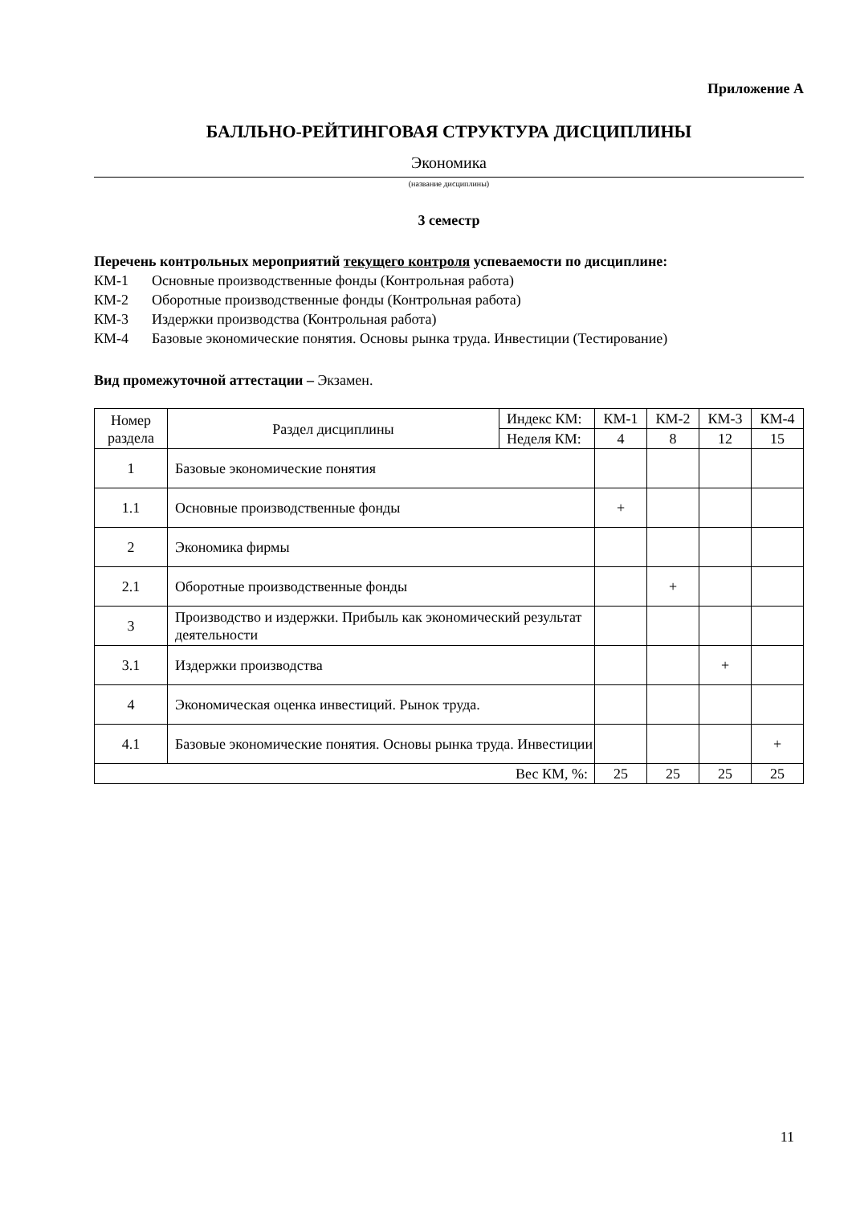Приложение А
БАЛЛЬНО-РЕЙТИНГОВАЯ СТРУКТУРА ДИСЦИПЛИНЫ
Экономика
(название дисциплины)
3 семестр
Перечень контрольных мероприятий текущего контроля успеваемости по дисциплине:
КМ-1 Основные производственные фонды (Контрольная работа)
КМ-2 Оборотные производственные фонды (Контрольная работа)
КМ-3 Издержки производства (Контрольная работа)
КМ-4 Базовые экономические понятия. Основы рынка труда. Инвестиции (Тестирование)
Вид промежуточной аттестации – Экзамен.
| Номер раздела | Раздел дисциплины | Индекс КМ: | КМ-1 | КМ-2 | КМ-3 | КМ-4 |
| --- | --- | --- | --- | --- | --- | --- |
| | | Неделя КМ: | 4 | 8 | 12 | 15 |
| 1 | Базовые экономические понятия | | | | | |
| 1.1 | Основные производственные фонды | | + | | | |
| 2 | Экономика фирмы | | | | | |
| 2.1 | Оборотные производственные фонды | | | + | | |
| 3 | Производство и издержки. Прибыль как экономический результат деятельности | | | | | |
| 3.1 | Издержки производства | | | | + | |
| 4 | Экономическая оценка инвестиций. Рынок труда. | | | | | |
| 4.1 | Базовые экономические понятия. Основы рынка труда. Инвестиции | | | | | + |
| Вес КМ, %: | | | 25 | 25 | 25 | 25 |
11